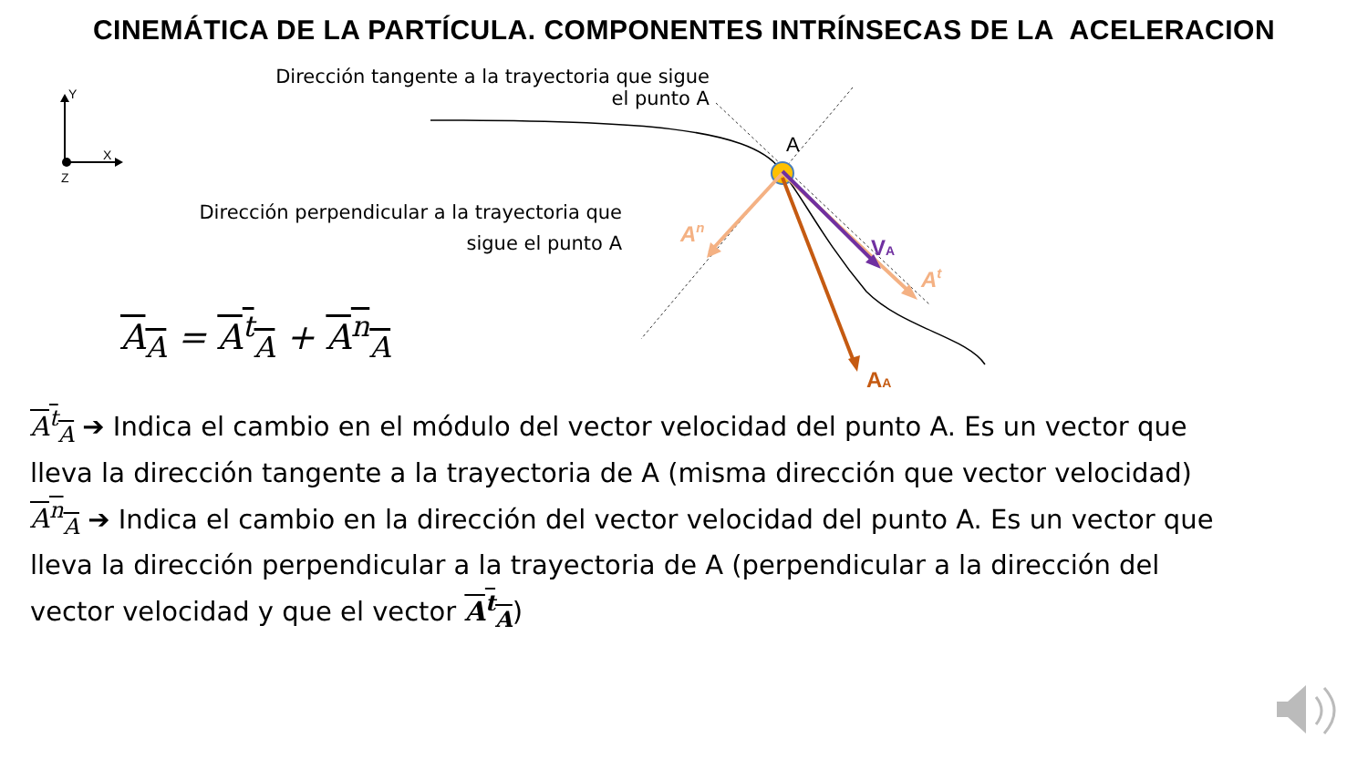Y
X
Z
A
VA
AA
An
At
CINEMÁTICA DE LA PARTÍCULA. COMPONENTES INTRÍNSECAS DE LA ACELERACION
Dirección tangente a la trayectoria que sigue
el punto A
Dirección perpendicular a la trayectoria que
sigue el punto A
A<sub>A</sub> = A<sup>t</sup><sub>A</sub> + A<sup>n</sup><sub>A</sub>
A<sup>t</sup><sub>A</sub> ➔ Indica el cambio en el módulo del vector velocidad del punto A. Es un vector que lleva la dirección tangente a la trayectoria de A (misma dirección que vector velocidad)
A<sup>n</sup><sub>A</sub> ➔ Indica el cambio en la dirección del vector velocidad del punto A. Es un vector que lleva la dirección perpendicular a la trayectoria de A (perpendicular a la dirección del vector velocidad y que el vector A<sup>t</sup><sub>A</sub>)